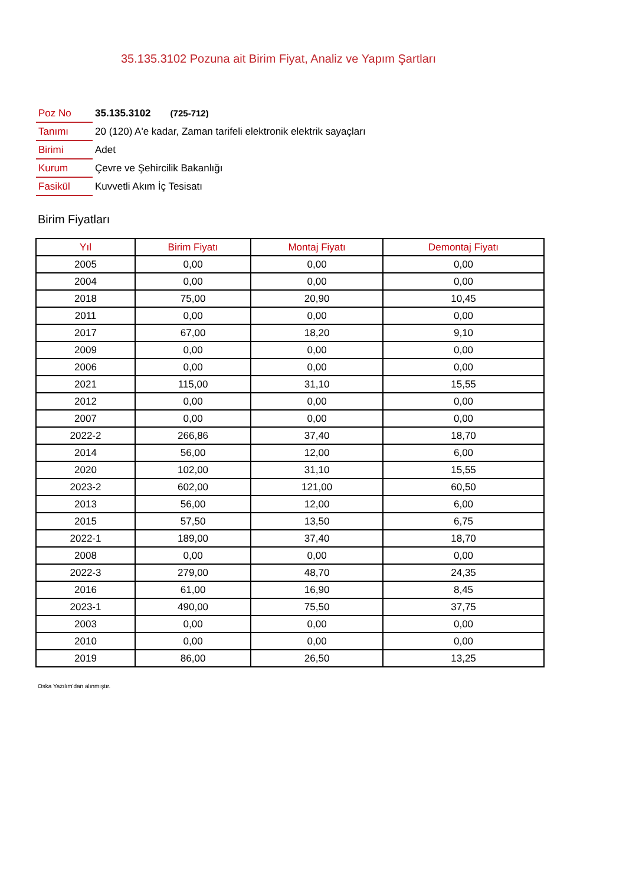35.135.3102 Pozuna ait Birim Fiyat, Analiz ve Yapım Şartları
| Poz No | 35.135.3102 (725-712) |
| Tanımı | 20 (120) A'e kadar, Zaman tarifeli elektronik elektrik sayaçları |
| Birimi | Adet |
| Kurum | Çevre ve Şehircilik Bakanlığı |
| Fasikül | Kuvvetli Akım İç Tesisatı |
Birim Fiyatları
| Yıl | Birim Fiyatı | Montaj Fiyatı | Demontaj Fiyatı |
| --- | --- | --- | --- |
| 2005 | 0,00 | 0,00 | 0,00 |
| 2004 | 0,00 | 0,00 | 0,00 |
| 2018 | 75,00 | 20,90 | 10,45 |
| 2011 | 0,00 | 0,00 | 0,00 |
| 2017 | 67,00 | 18,20 | 9,10 |
| 2009 | 0,00 | 0,00 | 0,00 |
| 2006 | 0,00 | 0,00 | 0,00 |
| 2021 | 115,00 | 31,10 | 15,55 |
| 2012 | 0,00 | 0,00 | 0,00 |
| 2007 | 0,00 | 0,00 | 0,00 |
| 2022-2 | 266,86 | 37,40 | 18,70 |
| 2014 | 56,00 | 12,00 | 6,00 |
| 2020 | 102,00 | 31,10 | 15,55 |
| 2023-2 | 602,00 | 121,00 | 60,50 |
| 2013 | 56,00 | 12,00 | 6,00 |
| 2015 | 57,50 | 13,50 | 6,75 |
| 2022-1 | 189,00 | 37,40 | 18,70 |
| 2008 | 0,00 | 0,00 | 0,00 |
| 2022-3 | 279,00 | 48,70 | 24,35 |
| 2016 | 61,00 | 16,90 | 8,45 |
| 2023-1 | 490,00 | 75,50 | 37,75 |
| 2003 | 0,00 | 0,00 | 0,00 |
| 2010 | 0,00 | 0,00 | 0,00 |
| 2019 | 86,00 | 26,50 | 13,25 |
Oska Yazılım'dan alınmıştır.